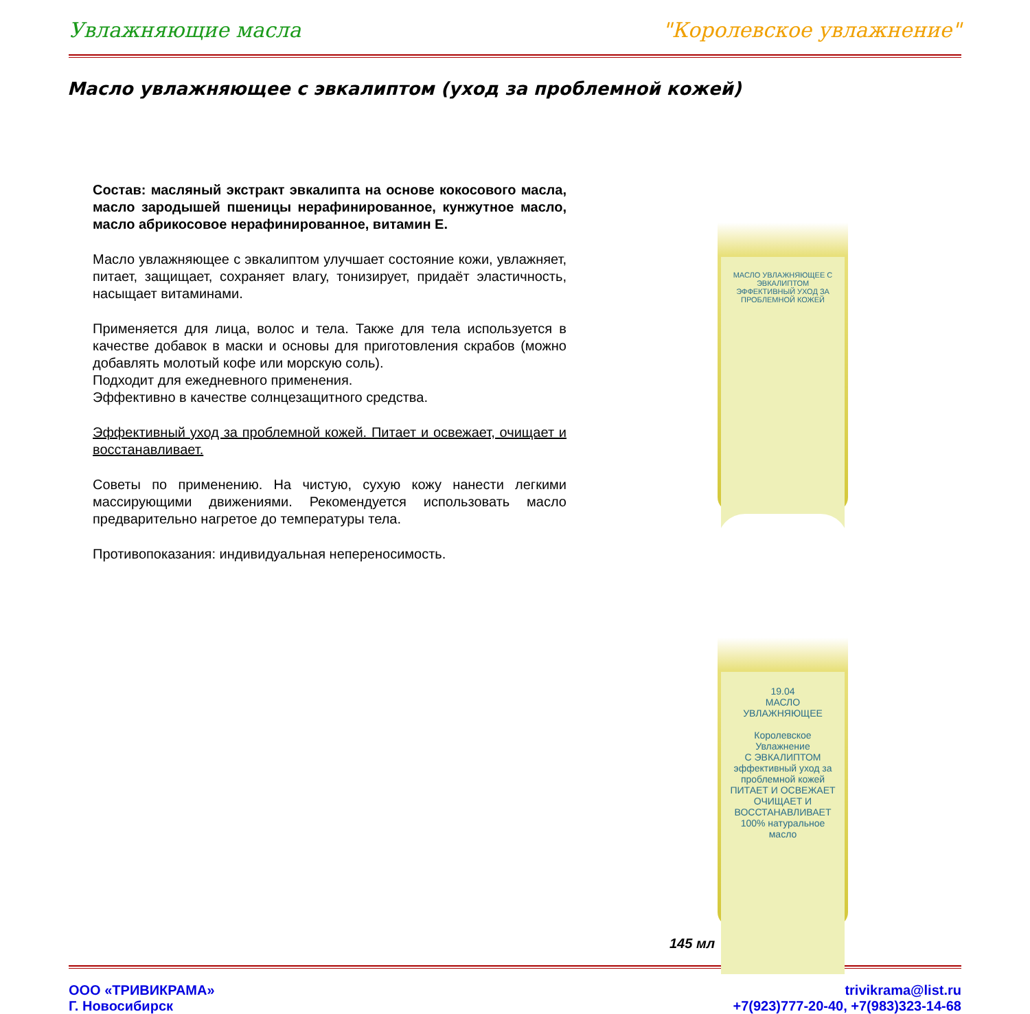Увлажняющие масла "Королевское увлажнение"
Масло увлажняющее с эвкалиптом (уход за проблемной кожей)
Состав: масляный экстракт эвкалипта на основе кокосового масла, масло зародышей пшеницы нерафинированное, кунжутное масло, масло абрикосовое нерафинированное, витамин Е.
Масло увлажняющее с эвкалиптом улучшает состояние кожи, увлажняет, питает, защищает, сохраняет влагу, тонизирует, придаёт эластичность, насыщает витаминами.
Применяется для лица, волос и тела. Также для тела используется в качестве добавок в маски и основы для приготовления скрабов (можно добавлять молотый кофе или морскую соль).
Подходит для ежедневного применения.
Эффективно в качестве солнцезащитного средства.
Эффективный уход за проблемной кожей. Питает и освежает, очищает и восстанавливает.
Советы по применению. На чистую, сухую кожу нанести легкими массирующими движениями. Рекомендуется использовать масло предварительно нагретое до температуры тела.
Противопоказания: индивидуальная непереносимость.
МАСЛО УВЛАЖНЯЮЩЕЕ С ЭВКАЛИПТОМ
ЭФФЕКТИВНЫЙ УХОД ЗА ПРОБЛЕМНОЙ КОЖЕЙ
19.04
МАСЛО УВЛАЖНЯЮЩЕЕ
Королевское Увлажнение
С ЭВКАЛИПТОМ
эффективный уход за проблемной кожей
ПИТАЕТ И ОСВЕЖАЕТ
ОЧИЩАЕТ И ВОССТАНАВЛИВАЕТ
100% натуральное масло
145 мл
ООО «ТРИВИКРАМА»
Г. Новосибирск
trivikrama@list.ru
+7(923)777-20-40, +7(983)323-14-68